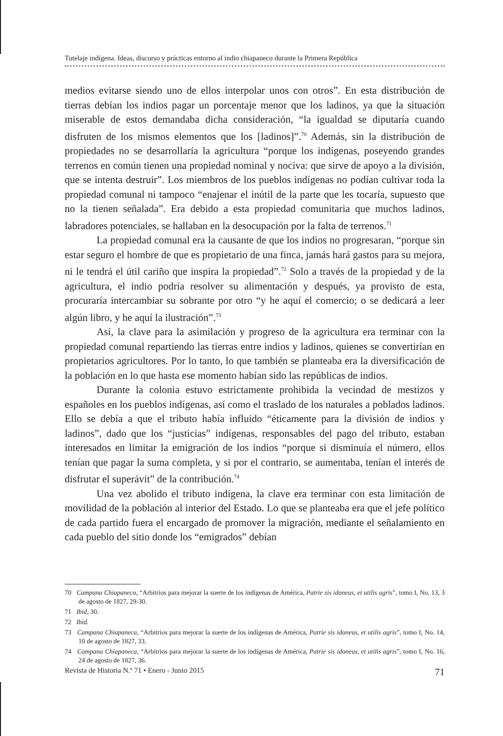Tutelaje indígena. Ideas, discurso y prácticas entorno al indio chiapaneco durante la Primera República
medios evitarse siendo uno de ellos interpolar unos con otros”. En esta distribución de tierras debían los indios pagar un porcentaje menor que los ladinos, ya que la situación miserable de estos demandaba dicha consideración, “la igualdad se diputaría cuando disfruten de los mismos elementos que los [ladinos]”.<sup>70</sup> Además, sin la distribución de propiedades no se desarrollaría la agricultura “porque los indígenas, poseyendo grandes terrenos en común tienen una propiedad nominal y nociva: que sirve de apoyo a la división, que se intenta destruir”. Los miembros de los pueblos indígenas no podían cultivar toda la propiedad comunal ni tampoco “enajenar el inútil de la parte que les tocaría, supuesto que no la tienen señalada”. Era debido a esta propiedad comunitaria que muchos ladinos, labradores potenciales, se hallaban en la desocupación por la falta de terrenos.<sup>71</sup>
La propiedad comunal era la causante de que los indios no progresaran, “porque sin estar seguro el hombre de que es propietario de una finca, jamás hará gastos para su mejora, ni le tendrá el útil cariño que inspira la propiedad”.<sup>72</sup> Solo a través de la propiedad y de la agricultura, el indio podría resolver su alimentación y después, ya provisto de esta, procuraría intercambiar su sobrante por otro “y he aquí el comercio; o se dedicará a leer algún libro, y he aquí la ilustración”.<sup>73</sup>
Así, la clave para la asimilación y progreso de la agricultura era terminar con la propiedad comunal repartiendo las tierras entre indios y ladinos, quienes se convertirían en propietarios agricultores. Por lo tanto, lo que también se planteaba era la diversificación de la población en lo que hasta ese momento habían sido las repúblicas de indios.
Durante la colonia estuvo estrictamente prohibida la vecindad de mestizos y españoles en los pueblos indígenas, así como el traslado de los naturales a poblados ladinos. Ello se debía a que el tributo había influido “éticamente para la división de indios y ladinos”, dado que los “justicias” indígenas, responsables del pago del tributo, estaban interesados en limitar la emigración de los indios “porque si disminuía el número, ellos tenían que pagar la suma completa, y si por el contrario, se aumentaba, tenían el interés de disfrutar el superávit” de la contribución.<sup>74</sup>
Una vez abolido el tributo indígena, la clave era terminar con esta limitación de movilidad de la población al interior del Estado. Lo que se planteaba era que el jefe político de cada partido fuera el encargado de promover la migración, mediante el señalamiento en cada pueblo del sitio donde los “emigrados” debían
70 Campana Chiapaneca, “Arbitrios para mejorar la suerte de los indígenas de América, Patrie sis idoneus, et utilis agris”, tomo I, No. 13, 3 de agosto de 1827, 29-30.
71 Ibid, 30.
72 Ibid.
73 Campana Chiapaneca, “Arbitrios para mejorar la suerte de los indígenas de América, Patrie sis idoneus, et utilis agris”, tomo I, No. 14, 10 de agosto de 1827, 33.
74 Campana Chiapaneca, “Arbitrios para mejorar la suerte de los indígenas de América, Patrie sis idoneus, et utilis agris”, tomo I, No. 16, 24 de agosto de 1827, 36.
Revista de Historia N.º 71 • Enero - Junio 2015 71